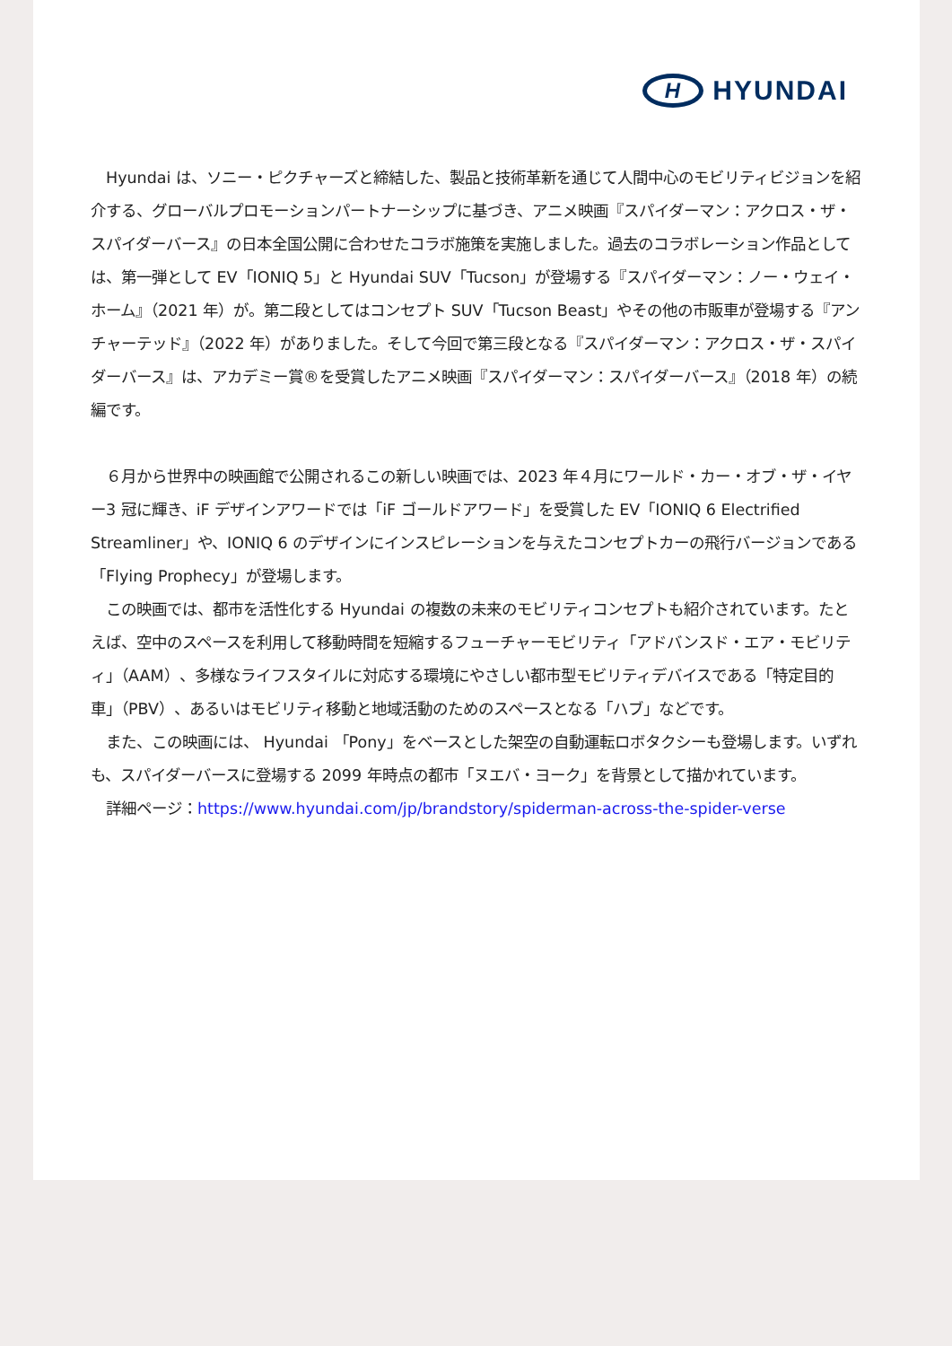H
HYUNDAI
　Hyundai は、ソニー・ピクチャーズと締結した、製品と技術革新を通じて人間中心のモビリティビジョンを紹介する、グローバルプロモーションパートナーシップに基づき、アニメ映画『スパイダーマン：アクロス・ザ・スパイダーバース』の日本全国公開に合わせたコラボ施策を実施しました。過去のコラボレーション作品としては、第一弾として EV「IONIQ 5」と Hyundai SUV「Tucson」が登場する『スパイダーマン：ノー・ウェイ・ホーム』（2021 年）が。第二段としてはコンセプト SUV「Tucson Beast」やその他の市販車が登場する『アンチャーテッド』（2022 年）がありました。そして今回で第三段となる『スパイダーマン：アクロス・ザ・スパイダーバース』は、アカデミー賞®を受賞したアニメ映画『スパイダーマン：スパイダーバース』（2018 年）の続編です。
　６月から世界中の映画館で公開されるこの新しい映画では、2023 年４月にワールド・カー・オブ・ザ・イヤー3 冠に輝き、iF デザインアワードでは「iF ゴールドアワード」を受賞した EV「IONIQ 6 Electrified Streamliner」や、IONIQ 6 のデザインにインスピレーションを与えたコンセプトカーの飛行バージョンである「Flying Prophecy」が登場します。
　この映画では、都市を活性化する Hyundai の複数の未来のモビリティコンセプトも紹介されています。たとえば、空中のスペースを利用して移動時間を短縮するフューチャーモビリティ「アドバンスド・エア・モビリティ」（AAM）、多様なライフスタイルに対応する環境にやさしい都市型モビリティデバイスである「特定目的車」（PBV）、あるいはモビリティ移動と地域活動のためのスペースとなる「ハブ」などです。
　また、この映画には、 Hyundai 「Pony」をベースとした架空の自動運転ロボタクシーも登場します。いずれも、スパイダーバースに登場する 2099 年時点の都市「ヌエバ・ヨーク」を背景として描かれています。
　詳細ページ：https://www.hyundai.com/jp/brandstory/spiderman-across-the-spider-verse